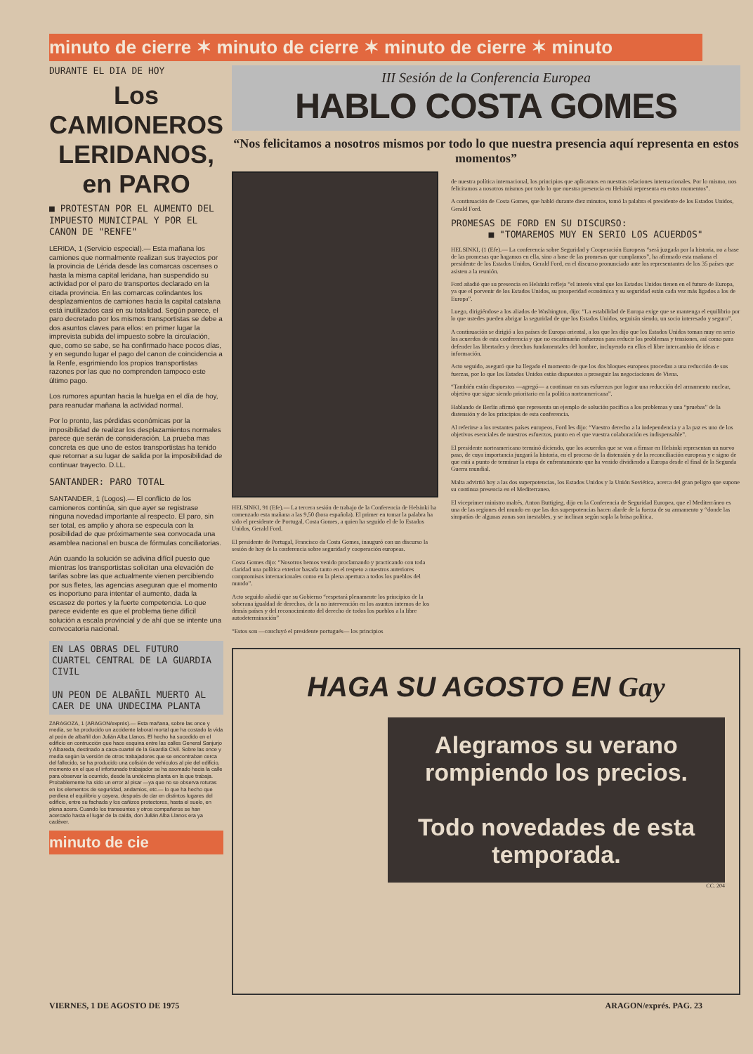minuto de cierre ✶ minuto de cierre ✶ minuto de cierre ✶ minuto
DURANTE EL DIA DE HOY
Los CAMIONEROS LERIDANOS, en PARO
■ PROTESTAN POR EL AUMENTO DEL IMPUESTO MUNICIPAL Y POR EL CANON DE "RENFE"
LERIDA, 1 (Servicio especial).— Esta mañana los camiones que normalmente realizan sus trayectos por la provincia de Lérida desde las comarcas oscenses o hasta la misma capital leridana, han suspendido su actividad por el paro de transportes declarado en la citada provincia. En las comarcas colindantes los desplazamientos de camiones hacia la capital catalana está inutilizados casi en su totalidad. Según parece, el paro decretado por los mismos transportistas se debe a dos asuntos claves para ellos: en primer lugar la imprevista subida del impuesto sobre la circulación, que, como se sabe, se ha confirmado hace pocos días, y en segundo lugar el pago del canon de coincidencia a la Renfe, esgrimiendo los propios transportistas razones por las que no comprenden tampoco este último pago.
Los rumores apuntan hacia la huelga en el día de hoy, para reanudar mañana la actividad normal.
Por lo pronto, las pérdidas económicas por la imposibilidad de realizar los desplazamientos normales parece que serán de consideración. La prueba mas concreta es que uno de estos transportistas ha tenido que retornar a su lugar de salida por la imposibilidad de continuar trayecto. D.LL.
SANTANDER: PARO TOTAL
SANTANDER, 1 (Logos).— El conflicto de los camioneros continúa, sin que ayer se registrase ninguna novedad importante al respecto. El paro, sin ser total, es amplio y ahora se especula con la posibilidad de que próximamente sea convocada una asamblea nacional en busca de fórmulas conciliatorias.
Aún cuando la solución se adivina difícil puesto que mientras los transportistas solicitan una elevación de tarifas sobre las que actualmente vienen percibiendo por sus fletes, las agencias aseguran que el momento es inoportuno para intentar el aumento, dada la escasez de portes y la fuerte competencia. Lo que parece evidente es que el problema tiene difícil solución a escala provincial y de ahí que se intente una convocatoria nacional.
EN LAS OBRAS DEL FUTURO CUARTEL CENTRAL DE LA GUARDIA CIVIL
UN PEON DE ALBAÑIL MUERTO AL CAER DE UNA UNDECIMA PLANTA
ZARAGOZA, 1 (ARAGON/exprés).— Esta mañana, sobre las once y media, se ha producido un accidente laboral mortal que ha costado la vida al peón de albañil don Julián Alba Llanos. El hecho ha sucedido en el edificio en contrucción que hace esquina entre las calles General Sanjurjo y Albareda, destinado a casa-cuartel de la Guardia Civil. Sobre las once y media según la versión de otros trabajadores que se encontraban cerca del fallecido, se ha producido una colisión de vehículos al pie del edificio, momento en el que el infortunado trabajador se ha asomado hacia la calle para observar la ocurrido, desde la undécima planta en la que trabaja. Probablemente ha sido un error al pisar —ya que no se observa roturas en los elementos de seguridad, andamios, etc.— lo que ha hecho que perdiera el equilibrio y cayera, después de dar en distintos lugares del edificio, entre su fachada y los cañizos protectores, hasta el suelo, en plena acera. Cuando los transeuntes y otros compañeros se han acercado hasta el lugar de la caída, don Julián Alba Llanos era ya cadáver.
minuto de cie
III Sesión de la Conferencia Europea
HABLO COSTA GOMES
“Nos felicitamos a nosotros mismos por todo lo que nuestra presencia aquí representa en estos momentos”
HELSINKI, 91 (Efe).— La tercera sesión de trabajo de la Conferencia de Helsinki ha comenzado esta mañana a las 9,50 (hora española). El primer en tomar la palabra ha sido el presidente de Portugal, Costa Gomes, a quien ha seguido el de lo Estados Unidos, Gerald Ford.
El presidente de Portugal, Francisco da Costa Gomes, inauguró con un discurso la sesión de hoy de la conferencia sobre seguridad y cooperación europeas.
Costa Gomes dijo: “Nosotros hemos venido proclamando y practicando con toda claridad una política exterior basada tanto en el respeto a nuestros anteriores compromisos internacionales como en la plena apertura a todos los pueblos del mundo”.
Acto seguido añadió que su Gobierno “respetará plenamente los principios de la soberana igualdad de derechos, de la no intervención en los asuntos internos de los demás países y del reconocimiento del derecho de todos los pueblos a la libre autodeterminación”
“Estos son —concluyó el presidente portugués— los principios
de nuestra política internacional, los principios que aplicamos en nuestras relaciones internacionales. Por lo mismo, nos felicitamos a nosotros mismos por todo lo que nuestra presencia en Helsinki representa en estos momentos”.
A continuación de Costa Gomes, que habló durante diez minutos, tomó la palabra el presidente de los Estados Unidos, Gerald Ford.
PROMESAS DE FORD EN SU DISCURSO:
■ "TOMAREMOS MUY EN SERIO LOS ACUERDOS"
HELSINKI, (1 (Efe).— La conferencia sobre Seguridad y Cooperación Europeas “será juzgada por la historia, no a base de las promesas que hagamos en ella, sino a base de las promesas que cumplamos”, ha afirmado esta mañana el presidente de los Estados Unidos, Gerald Ford, en el discurso pronunciado ante los representantes de los 35 países que asisten a la reunión.
Ford añadió que su presencia en Helsinki refleja “el interés vital que los Estados Unidos tienen en el futuro de Europa, ya que el porvenir de los Estados Unidos, su prosperidad económica y su seguridad están cada vez más ligados a los de Europa”.
Luego, dirigiéndose a los aliados de Washington, dijo: “La estabilidad de Europa exige que se mantenga el equilibrio por lo que ustedes pueden abrigar la seguridad de que los Estados Unidos, seguirán siendo, un socio interesado y seguro”.
A continuación se dirigió a los países de Europa oriental, a los que les dijo que los Estados Unidos toman muy en serio los acuerdos de esta conferencia y que no escatimarán esfuerzos para reducir los problemas y tensiones, así como para defender las libertades y derechos fundamentales del hombre, incluyendo en ellos el libre intercambio de ideas e información.
Acto seguido, aseguró que ha llegado el momento de que los dos bloques europeos procedan a una reducción de sus fuerzas, por lo que los Estados Unidos están dispuestos a proseguir las negociaciones de Viena.
“También están dispuestos —agregó— a continuar en sus esfuerzos por lograr una reducción del armamento nuclear, objetivo que sigue siendo prioritario en la política norteamericana”.
Hablando de Berlín afirmó que representa un ejemplo de solución pacífica a los problemas y una “pruebas” de la distensión y de los principios de esta conferencia.
Al referirse a los restantes países europeos, Ford les dijo: “Vuestro derecho a la independencia y a la paz es uno de los objetivos esenciales de nuestros esfuerzos, punto en el que vuestra colaboración es indispensable”.
El presidente norteamericano terminó diciendo, que los acuerdos que se van a firmar en Helsinki representan un nuevo paso, de cuya importancia juzgará la historia, en el proceso de la distensión y de la reconciliación europeas y e signo de que está a punto de terminar la etapa de enfrentamiento que ha venido dividiendo a Europa desde el final de la Segunda Guerra mundial.
Malta advirtió hoy a las dos superpotencias, los Estados Unidos y la Unión Soviética, acerca del gran peligro que supone su continua presencia en el Mediterraneo.
El viceprimer ministro maltés, Anton Buttigieg, dijo en la Conferencia de Seguridad Europea, que el Mediterráneo es una de las regiones del mundo en que las dos superpotencias hacen alarde de la fuerza de su armamento y “donde las simpatías de algunas zonas son inestables, y se inclinan según sopla la brisa política.
HAGA SU AGOSTO EN Gay
Alegramos su verano rompiendo los precios.
Todo novedades de esta temporada.
CC. 204
VIERNES, 1 DE AGOSTO DE 1975 ARAGON/exprés. PAG. 23